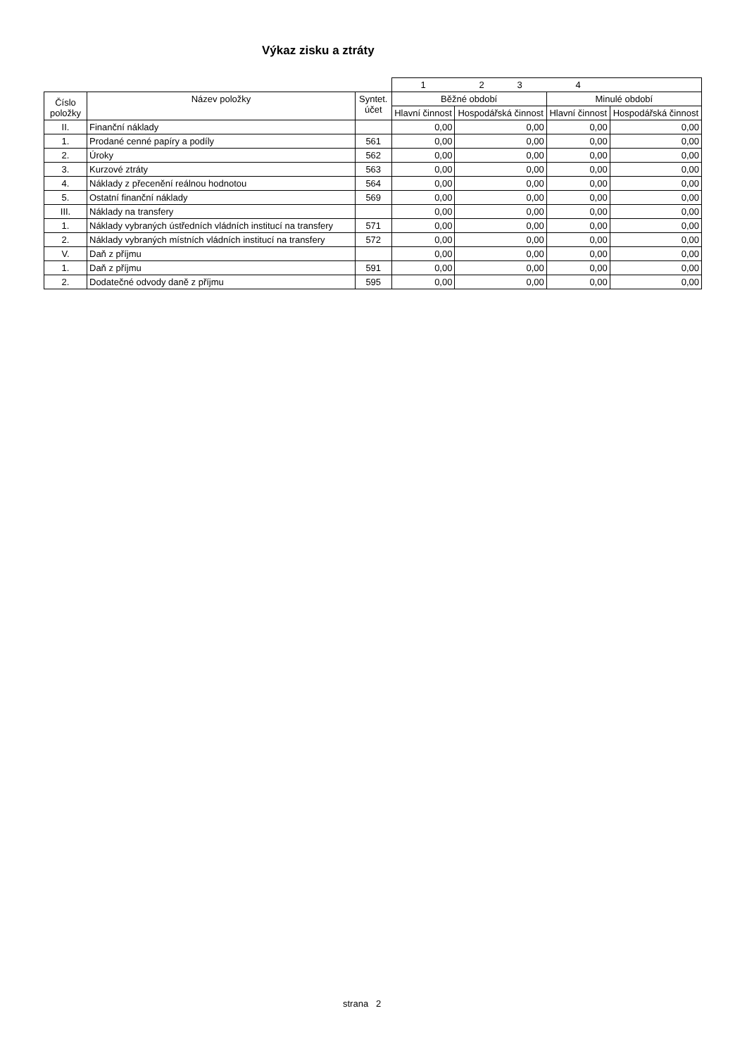Výkaz zisku a ztráty
| | | | 1 | 2 3 | 4 | |
| Číslo položky | Název položky | Syntet. účet | Běžné období | | Minulé období | |
| | | | Hlavní činnost | Hospodářská činnost | Hlavní činnost | Hospodářská činnost |
| II. | Finanční náklady | | 0,00 | 0,00 | 0,00 | 0,00 |
| 1. | Prodané cenné papíry a podíly | 561 | 0,00 | 0,00 | 0,00 | 0,00 |
| 2. | Úroky | 562 | 0,00 | 0,00 | 0,00 | 0,00 |
| 3. | Kurzové ztráty | 563 | 0,00 | 0,00 | 0,00 | 0,00 |
| 4. | Náklady z přecenění reálnou hodnotou | 564 | 0,00 | 0,00 | 0,00 | 0,00 |
| 5. | Ostatní finanční náklady | 569 | 0,00 | 0,00 | 0,00 | 0,00 |
| III. | Náklady na transfery | | 0,00 | 0,00 | 0,00 | 0,00 |
| 1. | Náklady vybraných ústředních vládních institucí na transfery | 571 | 0,00 | 0,00 | 0,00 | 0,00 |
| 2. | Náklady vybraných místních vládních institucí na transfery | 572 | 0,00 | 0,00 | 0,00 | 0,00 |
| V. | Daň z příjmu | | 0,00 | 0,00 | 0,00 | 0,00 |
| 1. | Daň z příjmu | 591 | 0,00 | 0,00 | 0,00 | 0,00 |
| 2. | Dodatečné odvody daně z příjmu | 595 | 0,00 | 0,00 | 0,00 | 0,00 |
strana 2